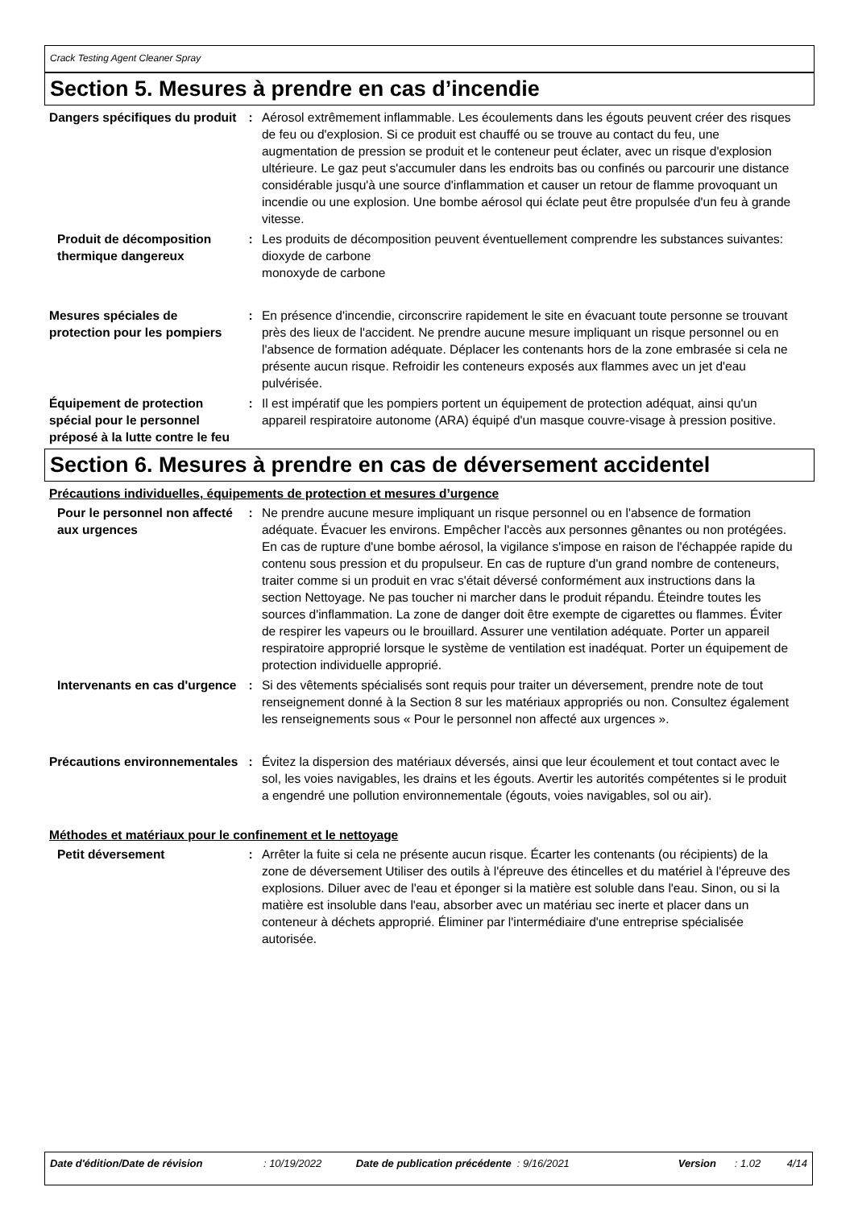Crack Testing Agent Cleaner Spray
Section 5. Mesures à prendre en cas d’incendie
Dangers spécifiques du produit
: Aérosol extrêmement inflammable. Les écoulements dans les égouts peuvent créer des risques de feu ou d'explosion. Si ce produit est chauffé ou se trouve au contact du feu, une augmentation de pression se produit et le conteneur peut éclater, avec un risque d'explosion ultérieure. Le gaz peut s'accumuler dans les endroits bas ou confinés ou parcourir une distance considérable jusqu'à une source d'inflammation et causer un retour de flamme provoquant un incendie ou une explosion. Une bombe aérosol qui éclate peut être propulsée d'un feu à grande vitesse.
Produit de décomposition thermique dangereux
: Les produits de décomposition peuvent éventuellement comprendre les substances suivantes:
dioxyde de carbone
monoxyde de carbone
Mesures spéciales de protection pour les pompiers
: En présence d'incendie, circonscrire rapidement le site en évacuant toute personne se trouvant près des lieux de l'accident. Ne prendre aucune mesure impliquant un risque personnel ou en l'absence de formation adéquate. Déplacer les contenants hors de la zone embrasée si cela ne présente aucun risque. Refroidir les conteneurs exposés aux flammes avec un jet d'eau pulvérisée.
Équipement de protection spécial pour le personnel préposé à la lutte contre le feu
: Il est impératif que les pompiers portent un équipement de protection adéquat, ainsi qu'un appareil respiratoire autonome (ARA) équipé d'un masque couvre-visage à pression positive.
Section 6. Mesures à prendre en cas de déversement accidentel
Précautions individuelles, équipements de protection et mesures d’urgence
Pour le personnel non affecté aux urgences
: Ne prendre aucune mesure impliquant un risque personnel ou en l'absence de formation adéquate. Évacuer les environs. Empêcher l'accès aux personnes gênantes ou non protégées. En cas de rupture d'une bombe aérosol, la vigilance s'impose en raison de l'échappée rapide du contenu sous pression et du propulseur. En cas de rupture d'un grand nombre de conteneurs, traiter comme si un produit en vrac s'était déversé conformément aux instructions dans la section Nettoyage. Ne pas toucher ni marcher dans le produit répandu. Éteindre toutes les sources d'inflammation. La zone de danger doit être exempte de cigarettes ou flammes. Éviter de respirer les vapeurs ou le brouillard. Assurer une ventilation adéquate. Porter un appareil respiratoire approprié lorsque le système de ventilation est inadéquat. Porter un équipement de protection individuelle approprié.
Intervenants en cas d'urgence
: Si des vêtements spécialisés sont requis pour traiter un déversement, prendre note de tout renseignement donné à la Section 8 sur les matériaux appropriés ou non. Consultez également les renseignements sous « Pour le personnel non affecté aux urgences ».
Précautions environnementales
: Évitez la dispersion des matériaux déversés, ainsi que leur écoulement et tout contact avec le sol, les voies navigables, les drains et les égouts. Avertir les autorités compétentes si le produit a engendré une pollution environnementale (égouts, voies navigables, sol ou air).
Méthodes et matériaux pour le confinement et le nettoyage
Petit déversement : Arrêter la fuite si cela ne présente aucun risque. Écarter les contenants (ou récipients) de la zone de déversement Utiliser des outils à l'épreuve des étincelles et du matériel à l'épreuve des explosions. Diluer avec de l'eau et éponger si la matière est soluble dans l'eau. Sinon, ou si la matière est insoluble dans l'eau, absorber avec un matériau sec inerte et placer dans un conteneur à déchets approprié. Éliminer par l'intermédiaire d'une entreprise spécialisée autorisée.
Date d'édition/Date de révision : 10/19/2022 Date de publication précédente
: 9/16/2021 Version : 1.02 4/14